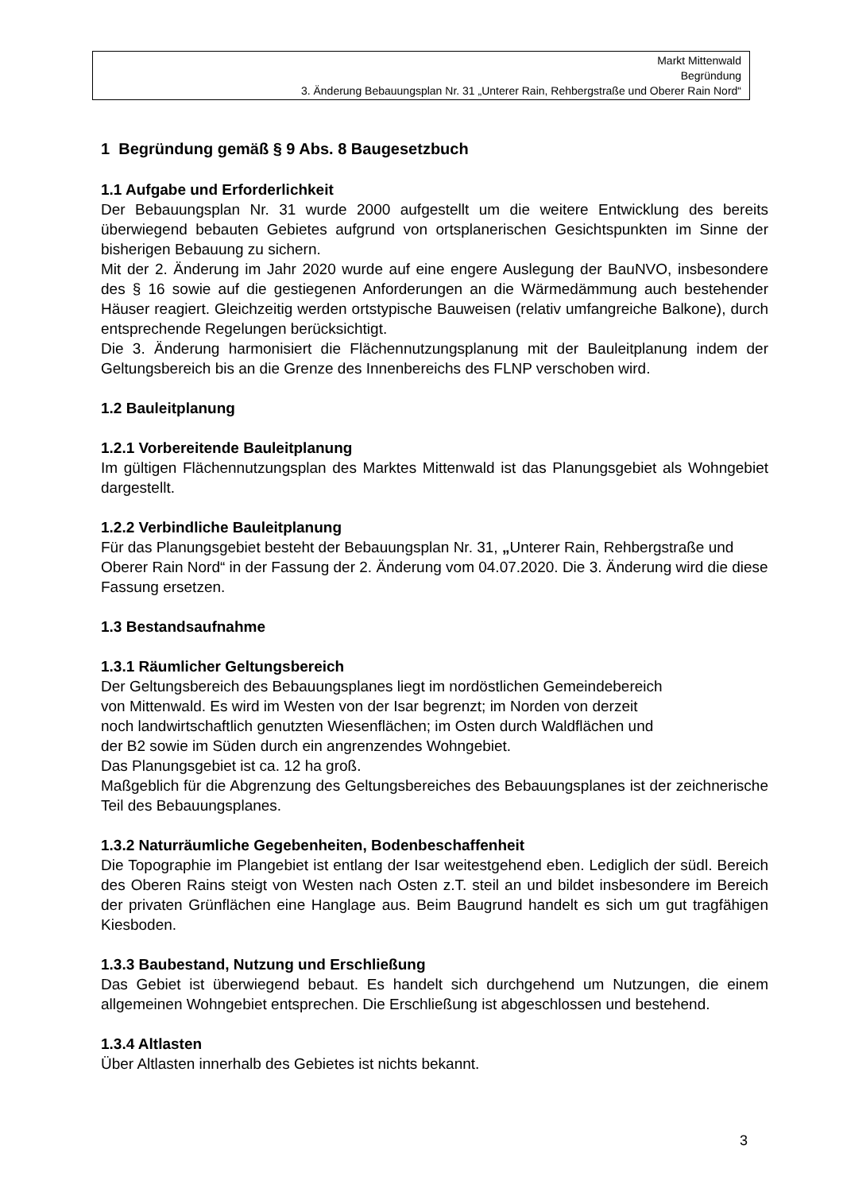Markt Mittenwald
Begründung
3. Änderung Bebauungsplan Nr. 31 „Unterer Rain, Rehbergstraße und Oberer Rain Nord“
1 Begründung gemäß § 9 Abs. 8 Baugesetzbuch
1.1 Aufgabe und Erforderlichkeit
Der Bebauungsplan Nr. 31 wurde 2000 aufgestellt um die weitere Entwicklung des bereits überwiegend bebauten Gebietes aufgrund von ortsplanerischen Gesichtspunkten im Sinne der bisherigen Bebauung zu sichern.
Mit der 2. Änderung im Jahr 2020 wurde auf eine engere Auslegung der BauNVO, insbesondere des § 16 sowie auf die gestiegenen Anforderungen an die Wärmedämmung auch bestehender Häuser reagiert. Gleichzeitig werden ortstypische Bauweisen (relativ umfangreiche Balkone), durch entsprechende Regelungen berücksichtigt.
Die 3. Änderung harmonisiert die Flächennutzungsplanung mit der Bauleitplanung indem der Geltungsbereich bis an die Grenze des Innenbereichs des FLNP verschoben wird.
1.2 Bauleitplanung
1.2.1 Vorbereitende Bauleitplanung
Im gültigen Flächennutzungsplan des Marktes Mittenwald ist das Planungsgebiet als Wohngebiet dargestellt.
1.2.2 Verbindliche Bauleitplanung
Für das Planungsgebiet besteht der Bebauungsplan Nr. 31, „Unterer Rain, Rehbergstraße und Oberer Rain Nord“ in der Fassung der 2. Änderung vom 04.07.2020. Die 3. Änderung wird die diese Fassung ersetzen.
1.3 Bestandsaufnahme
1.3.1 Räumlicher Geltungsbereich
Der Geltungsbereich des Bebauungsplanes liegt im nordöstlichen Gemeindebereich
von Mittenwald. Es wird im Westen von der Isar begrenzt; im Norden von derzeit
noch landwirtschaftlich genutzten Wiesenflächen; im Osten durch Waldflächen und
der B2 sowie im Süden durch ein angrenzendes Wohngebiet.
Das Planungsgebiet ist ca. 12 ha groß.
Maßgeblich für die Abgrenzung des Geltungsbereiches des Bebauungsplanes ist der zeichnerische Teil des Bebauungsplanes.
1.3.2 Naturräumliche Gegebenheiten, Bodenbeschaffenheit
Die Topographie im Plangebiet ist entlang der Isar weitestgehend eben. Lediglich der südl. Bereich des Oberen Rains steigt von Westen nach Osten z.T. steil an und bildet insbesondere im Bereich der privaten Grünflächen eine Hanglage aus. Beim Baugrund handelt es sich um gut tragfähigen Kiesboden.
1.3.3 Baubestand, Nutzung und Erschließung
Das Gebiet ist überwiegend bebaut. Es handelt sich durchgehend um Nutzungen, die einem allgemeinen Wohngebiet entsprechen. Die Erschließung ist abgeschlossen und bestehend.
1.3.4 Altlasten
Über Altlasten innerhalb des Gebietes ist nichts bekannt.
3